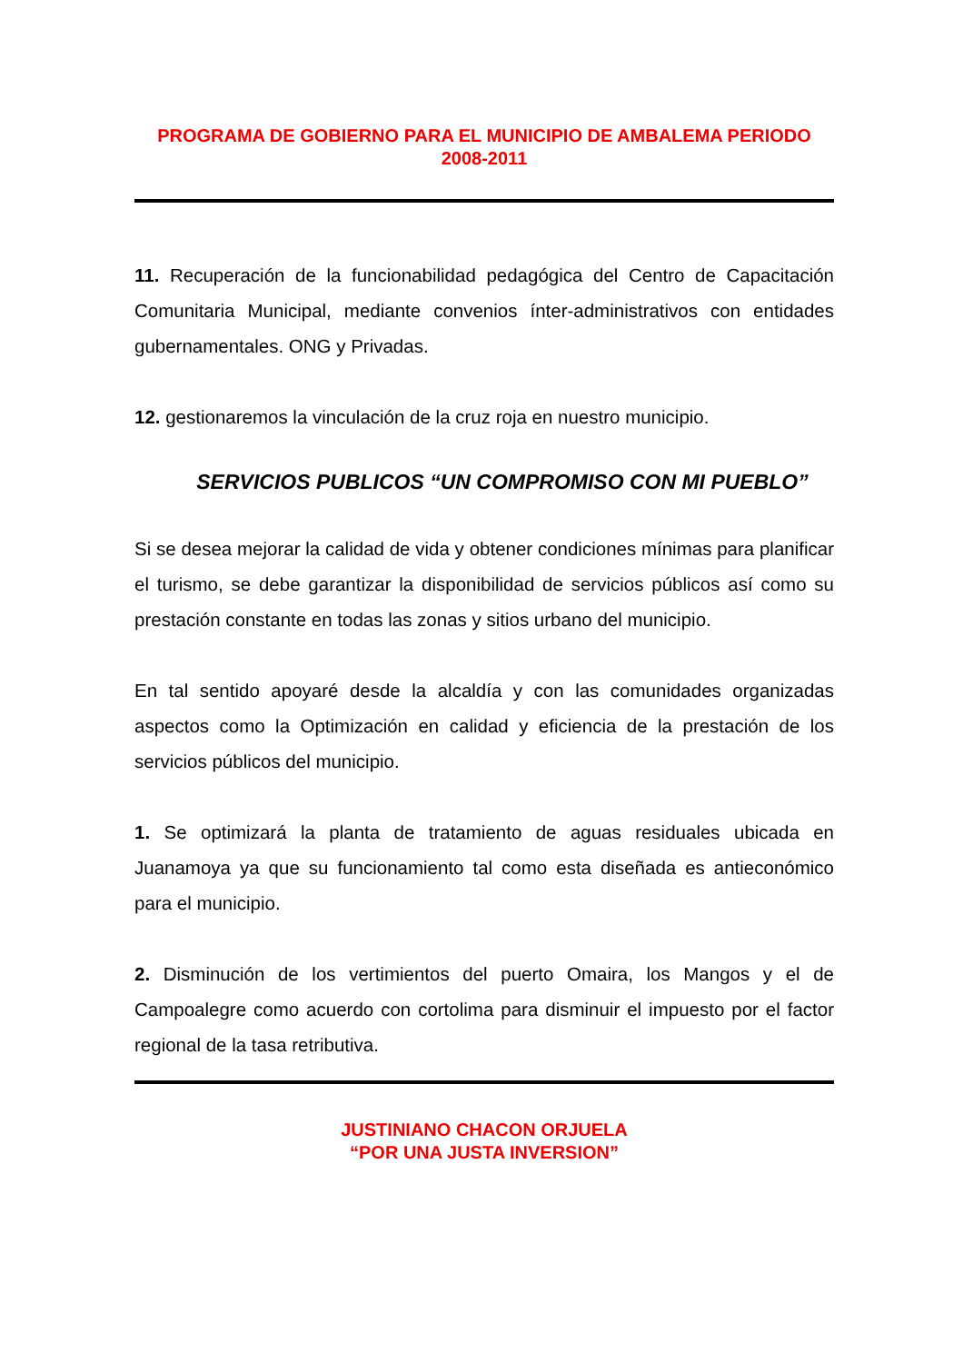PROGRAMA DE GOBIERNO PARA EL MUNICIPIO DE AMBALEMA PERIODO
2008-2011
11. Recuperación de la funcionabilidad pedagógica del Centro de Capacitación Comunitaria Municipal, mediante convenios ínter-administrativos con entidades gubernamentales. ONG y Privadas.
12. gestionaremos la vinculación de la cruz roja en nuestro municipio.
SERVICIOS PUBLICOS “UN COMPROMISO CON MI PUEBLO”
Si se desea mejorar la calidad de vida y obtener condiciones mínimas para planificar el turismo, se debe garantizar la disponibilidad de servicios públicos así como su prestación constante en todas las zonas y sitios urbano del municipio.
En tal sentido apoyaré desde la alcaldía y con las comunidades organizadas aspectos como la Optimización en calidad y eficiencia de la prestación de los servicios públicos del municipio.
1. Se optimizará la planta de tratamiento de aguas residuales ubicada en Juanamoya ya que su funcionamiento tal como esta diseñada es antieconómico para el municipio.
2. Disminución de los vertimientos del puerto Omaira, los Mangos y el de Campoalegre como acuerdo con cortolima para disminuir el impuesto por el factor regional de la tasa retributiva.
JUSTINIANO CHACON ORJUELA
“POR UNA JUSTA INVERSION”